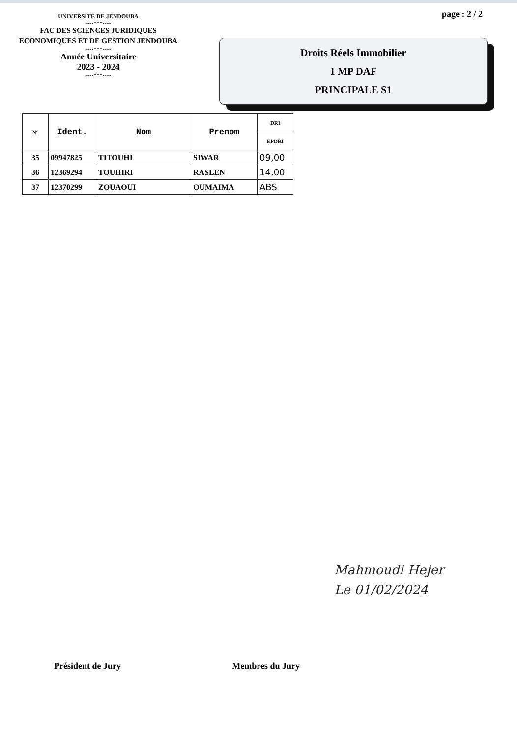UNIVERSITE DE JENDOUBA
----***----
FAC DES SCIENCES JURIDIQUES
ECONOMIQUES ET DE GESTION JENDOUBA
----***----
Année Universitaire
2023 - 2024
----***----
page : 2 / 2
Droits Réels Immobilier
1 MP DAF
PRINCIPALE S1
| N° | Ident. | Nom | Prenom | DRI |
| --- | --- | --- | --- | --- |
| | | | | EPDRI |
| 35 | 09947825 | TITOUHI | SIWAR | 09,00 |
| 36 | 12369294 | TOUIHRI | RASLEN | 14,00 |
| 37 | 12370299 | ZOUAOUI | OUMAIMA | ABS |
Mahmoudi Hejer
Le 01/02/2024
Président de Jury Membres du Jury